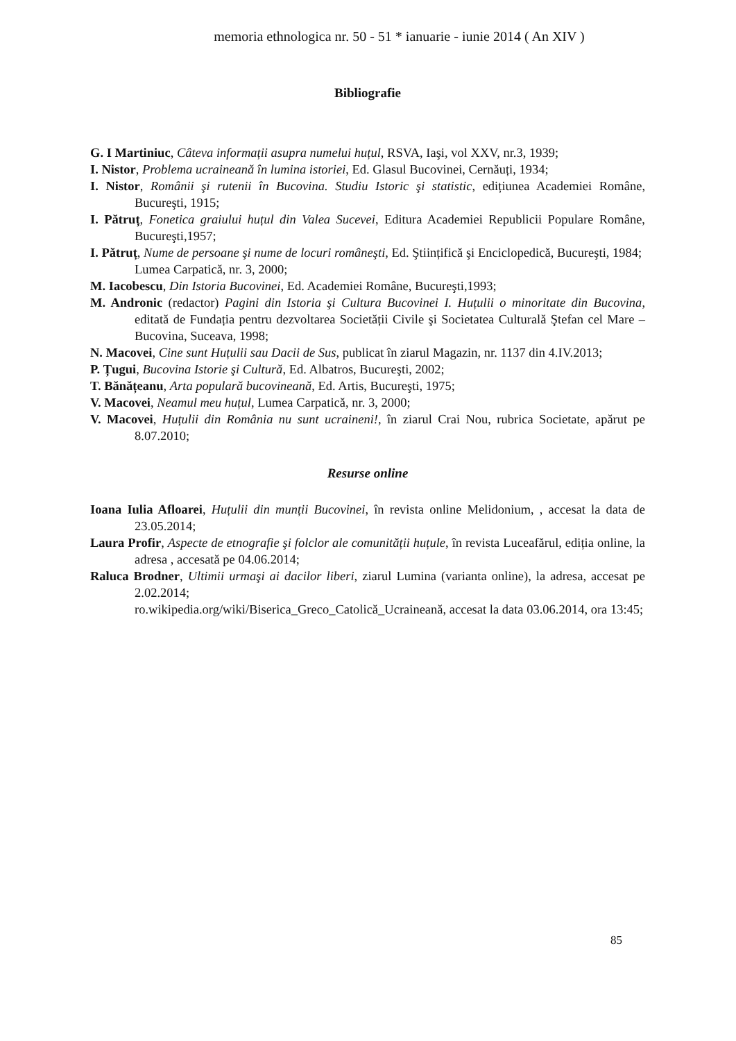memoria ethnologica nr. 50 - 51 * ianuarie - iunie 2014 ( An XIV )
Bibliografie
G. I Martiniuc, Câteva informații asupra numelui huțul, RSVA, Iaşi, vol XXV, nr.3, 1939;
I. Nistor, Problema ucraineană în lumina istoriei, Ed. Glasul Bucovinei, Cernăuți, 1934;
I. Nistor, Românii şi rutenii în Bucovina. Studiu Istoric şi statistic, edițiunea Academiei Române, Bucureşti, 1915;
I. Pătruț, Fonetica graiului huțul din Valea Sucevei, Editura Academiei Republicii Populare Române, Bucureşti,1957;
I. Pătruț, Nume de persoane şi nume de locuri româneşti, Ed. Ştiințifică şi Enciclopedică, Bucureşti, 1984;
Lumea Carpatică, nr. 3, 2000;
M. Iacobescu, Din Istoria Bucovinei, Ed. Academiei Române, Bucureşti,1993;
M. Andronic (redactor) Pagini din Istoria şi Cultura Bucovinei I. Huțulii o minoritate din Bucovina, editată de Fundația pentru dezvoltarea Societății Civile şi Societatea Culturală Ştefan cel Mare – Bucovina, Suceava, 1998;
N. Macovei, Cine sunt Huțulii sau Dacii de Sus, publicat în ziarul Magazin, nr. 1137 din 4.IV.2013;
P. Țugui, Bucovina Istorie şi Cultură, Ed. Albatros, Bucureşti, 2002;
T. Bănățeanu, Arta populară bucovineană, Ed. Artis, Bucureşti, 1975;
V. Macovei, Neamul meu huțul, Lumea Carpatică, nr. 3, 2000;
V. Macovei, Huțulii din România nu sunt ucraineni!, în ziarul Crai Nou, rubrica Societate, apărut pe 8.07.2010;
Resurse online
Ioana Iulia Afloarei, Huțulii din munții Bucovinei, în revista online Melidonium, , accesat la data de 23.05.2014;
Laura Profir, Aspecte de etnografie şi folclor ale comunității huțule, în revista Luceafărul, ediția online, la adresa , accesată pe 04.06.2014;
Raluca Brodner, Ultimii urmaşi ai dacilor liberi, ziarul Lumina (varianta online), la adresa, accesat pe 2.02.2014;
ro.wikipedia.org/wiki/Biserica_Greco_Catolică_Ucraineană, accesat la data 03.06.2014, ora 13:45;
85